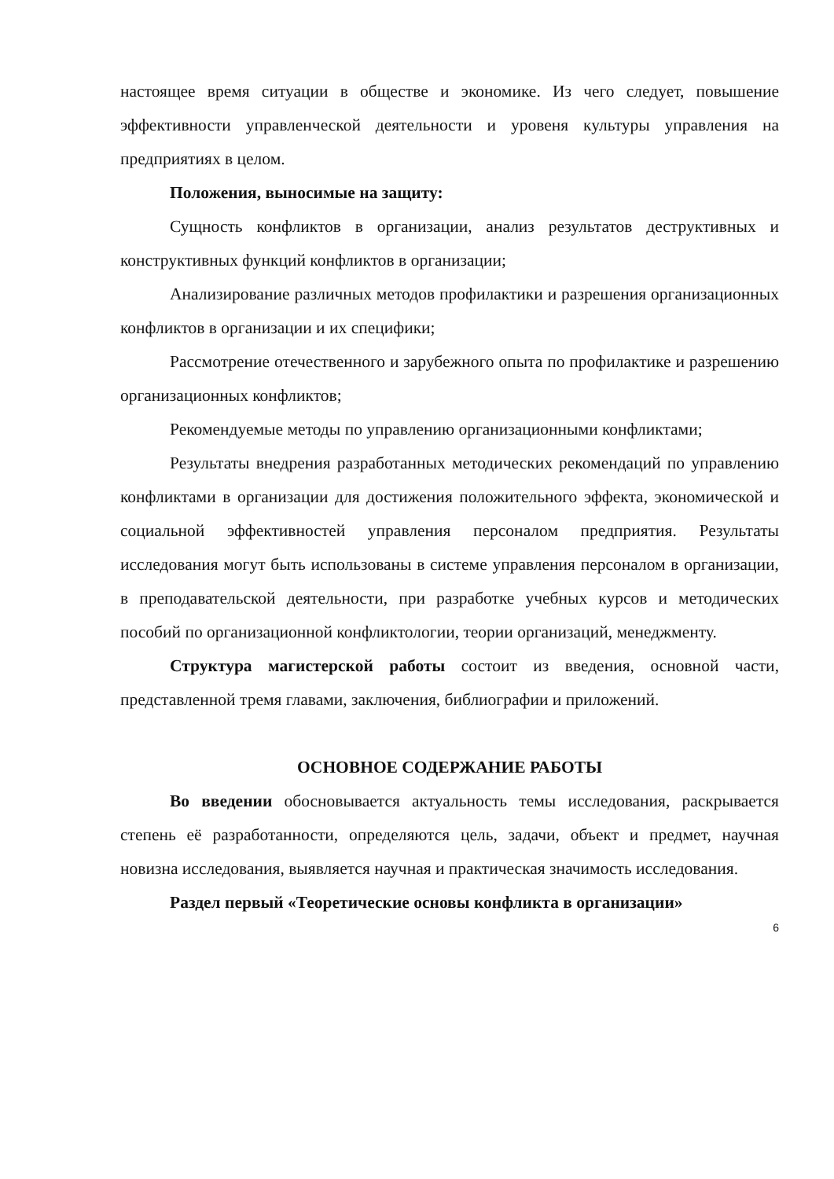настоящее время ситуации в обществе и экономике. Из чего следует, повышение эффективности управленческой деятельности и уровеня культуры управления на предприятиях в целом.
Положения, выносимые на защиту:
Сущность конфликтов в организации, анализ результатов деструктивных и конструктивных функций конфликтов в организации;
Анализирование различных методов профилактики и разрешения организационных конфликтов в организации и их специфики;
Рассмотрение отечественного и зарубежного опыта по профилактике и разрешению организационных конфликтов;
Рекомендуемые методы по управлению организационными конфликтами;
Результаты внедрения разработанных методических рекомендаций по управлению конфликтами в организации для достижения положительного эффекта, экономической и социальной эффективностей управления персоналом предприятия. Результаты исследования могут быть использованы в системе управления персоналом в организации, в преподавательской деятельности, при разработке учебных курсов и методических пособий по организационной конфликтологии, теории организаций, менеджменту.
Структура магистерской работы состоит из введения, основной части, представленной тремя главами, заключения, библиографии и приложений.
ОСНОВНОЕ СОДЕРЖАНИЕ РАБОТЫ
Во введении обосновывается актуальность темы исследования, раскрывается степень её разработанности, определяются цель, задачи, объект и предмет, научная новизна исследования, выявляется научная и практическая значимость исследования.
Раздел первый «Теоретические основы конфликта в организации»
6